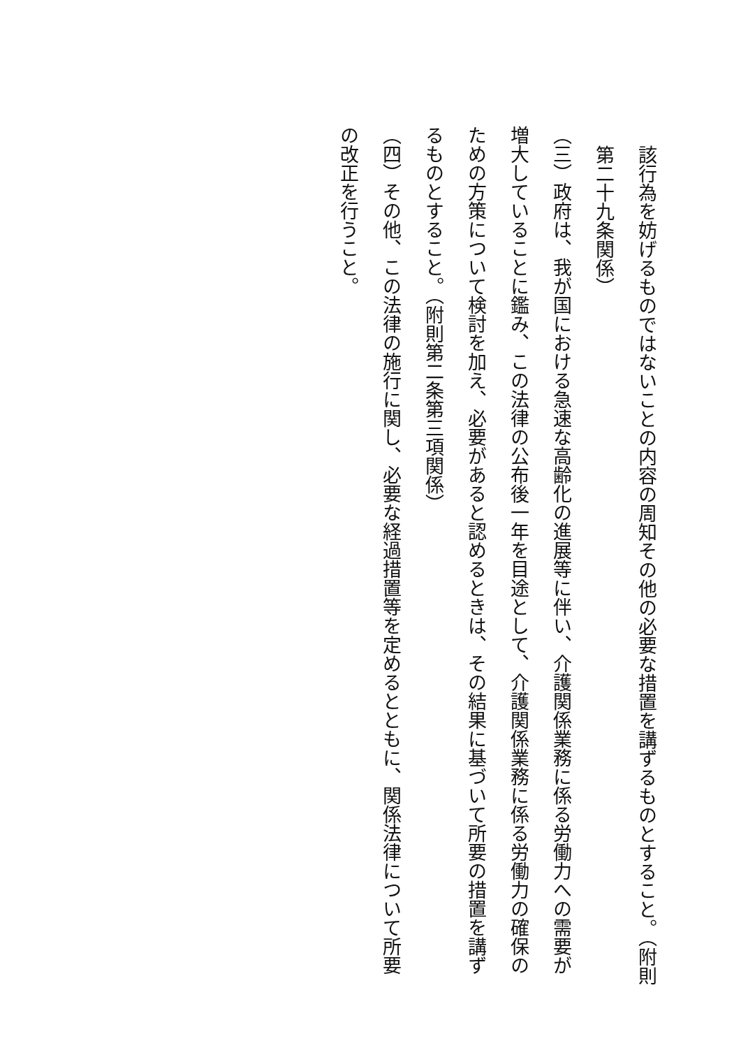該行為を妨げるものではないことの内容の周知その他の必要な措置を講ずるものとすること。（附則第二十九条関係）
（三）政府は、我が国における急速な高齢化の進展等に伴い、介護関係業務に係る労働力への需要が増大していることに鑑み、この法律の公布後一年を目途として、介護関係業務に係る労働力の確保のための方策について検討を加え、必要があると認めるときは、その結果に基づいて所要の措置を講ずるものとすること。（附則第二条第三項関係）
（四）その他、この法律の施行に関し、必要な経過措置等を定めるとともに、関係法律について所要の改正を行うこと。